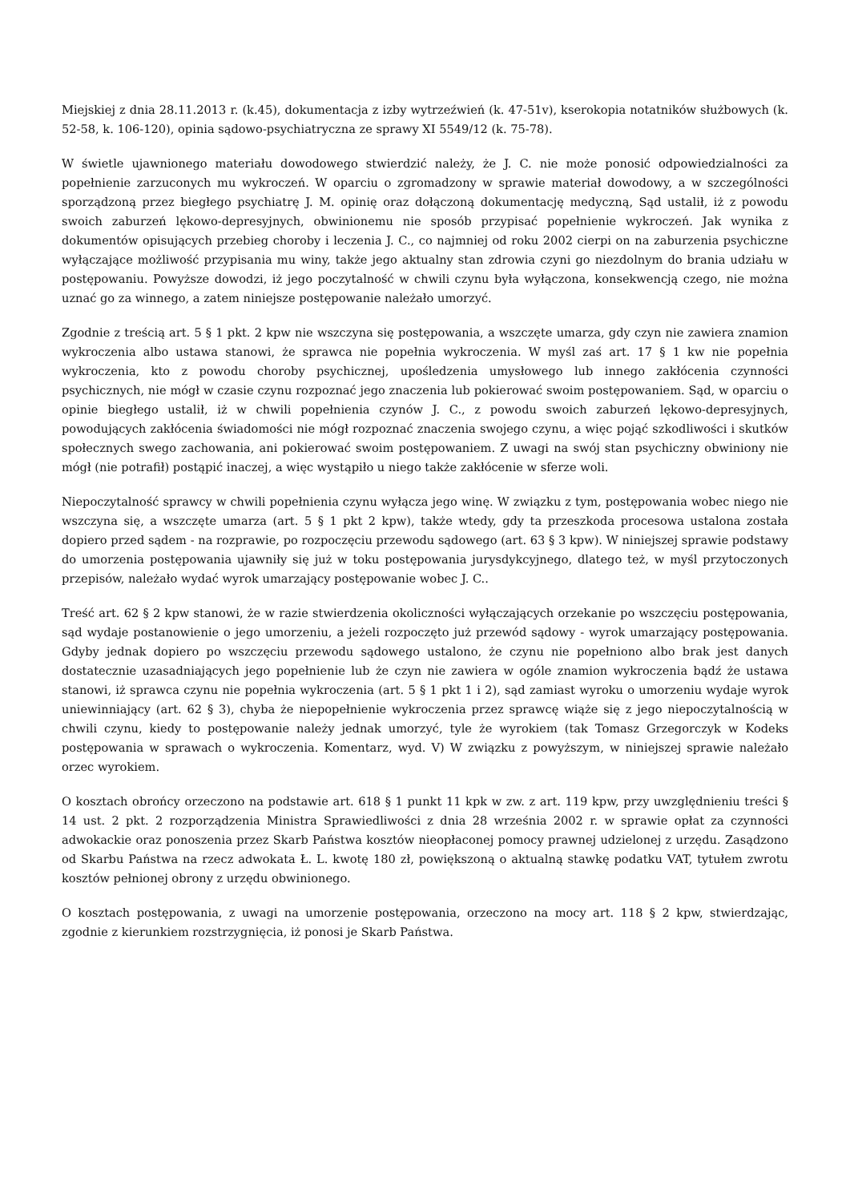Miejskiej z dnia 28.11.2013 r. (k.45), dokumentacja z izby wytrzeźwień (k. 47-51v), kserokopia notatników służbowych (k. 52-58, k. 106-120), opinia sądowo-psychiatryczna ze sprawy XI 5549/12 (k. 75-78).
W świetle ujawnionego materiału dowodowego stwierdzić należy, że J. C. nie może ponosić odpowiedzialności za popełnienie zarzuconych mu wykroczeń. W oparciu o zgromadzony w sprawie materiał dowodowy, a w szczególności sporządzoną przez biegłego psychiatrę J. M. opinię oraz dołączoną dokumentację medyczną, Sąd ustalił, iż z powodu swoich zaburzeń lękowo-depresyjnych, obwinionemu nie sposób przypisać popełnienie wykroczeń. Jak wynika z dokumentów opisujących przebieg choroby i leczenia J. C., co najmniej od roku 2002 cierpi on na zaburzenia psychiczne wyłączające możliwość przypisania mu winy, także jego aktualny stan zdrowia czyni go niezdolnym do brania udziału w postępowaniu. Powyższe dowodzi, iż jego poczytalność w chwili czynu była wyłączona, konsekwencją czego, nie można uznać go za winnego, a zatem niniejsze postępowanie należało umorzyć.
Zgodnie z treścią art. 5 § 1 pkt. 2 kpw nie wszczyna się postępowania, a wszczęte umarza, gdy czyn nie zawiera znamion wykroczenia albo ustawa stanowi, że sprawca nie popełnia wykroczenia. W myśl zaś art. 17 § 1 kw nie popełnia wykroczenia, kto z powodu choroby psychicznej, upośledzenia umysłowego lub innego zakłócenia czynności psychicznych, nie mógł w czasie czynu rozpoznać jego znaczenia lub pokierować swoim postępowaniem. Sąd, w oparciu o opinie biegłego ustalił, iż w chwili popełnienia czynów J. C., z powodu swoich zaburzeń lękowo-depresyjnych, powodujących zakłócenia świadomości nie mógł rozpoznać znaczenia swojego czynu, a więc pojąć szkodliwości i skutków społecznych swego zachowania, ani pokierować swoim postępowaniem. Z uwagi na swój stan psychiczny obwiniony nie mógł (nie potrafił) postąpić inaczej, a więc wystąpiło u niego także zakłócenie w sferze woli.
Niepoczytalność sprawcy w chwili popełnienia czynu wyłącza jego winę. W związku z tym, postępowania wobec niego nie wszczyna się, a wszczęte umarza (art. 5 § 1 pkt 2 kpw), także wtedy, gdy ta przeszkoda procesowa ustalona została dopiero przed sądem - na rozprawie, po rozpoczęciu przewodu sądowego (art. 63 § 3 kpw). W niniejszej sprawie podstawy do umorzenia postępowania ujawniły się już w toku postępowania jurysdykcyjnego, dlatego też, w myśl przytoczonych przepisów, należało wydać wyrok umarzający postępowanie wobec J. C..
Treść art. 62 § 2 kpw stanowi, że w razie stwierdzenia okoliczności wyłączających orzekanie po wszczęciu postępowania, sąd wydaje postanowienie o jego umorzeniu, a jeżeli rozpoczęto już przewód sądowy - wyrok umarzający postępowania. Gdyby jednak dopiero po wszczęciu przewodu sądowego ustalono, że czynu nie popełniono albo brak jest danych dostatecznie uzasadniających jego popełnienie lub że czyn nie zawiera w ogóle znamion wykroczenia bądź że ustawa stanowi, iż sprawca czynu nie popełnia wykroczenia (art. 5 § 1 pkt 1 i 2), sąd zamiast wyroku o umorzeniu wydaje wyrok uniewinniający (art. 62 § 3), chyba że niepopełnienie wykroczenia przez sprawcę wiąże się z jego niepoczytalnością w chwili czynu, kiedy to postępowanie należy jednak umorzyć, tyle że wyrokiem (tak Tomasz Grzegorczyk w Kodeks postępowania w sprawach o wykroczenia. Komentarz, wyd. V) W związku z powyższym, w niniejszej sprawie należało orzec wyrokiem.
O kosztach obrońcy orzeczono na podstawie art. 618 § 1 punkt 11 kpk w zw. z art. 119 kpw, przy uwzględnieniu treści § 14 ust. 2 pkt. 2 rozporządzenia Ministra Sprawiedliwości z dnia 28 września 2002 r. w sprawie opłat za czynności adwokackie oraz ponoszenia przez Skarb Państwa kosztów nieopłaconej pomocy prawnej udzielonej z urzędu. Zasądzono od Skarbu Państwa na rzecz adwokata Ł. L. kwotę 180 zł, powiększoną o aktualną stawkę podatku VAT, tytułem zwrotu kosztów pełnionej obrony z urzędu obwinionego.
O kosztach postępowania, z uwagi na umorzenie postępowania, orzeczono na mocy art. 118 § 2 kpw, stwierdzając, zgodnie z kierunkiem rozstrzygnięcia, iż ponosi je Skarb Państwa.